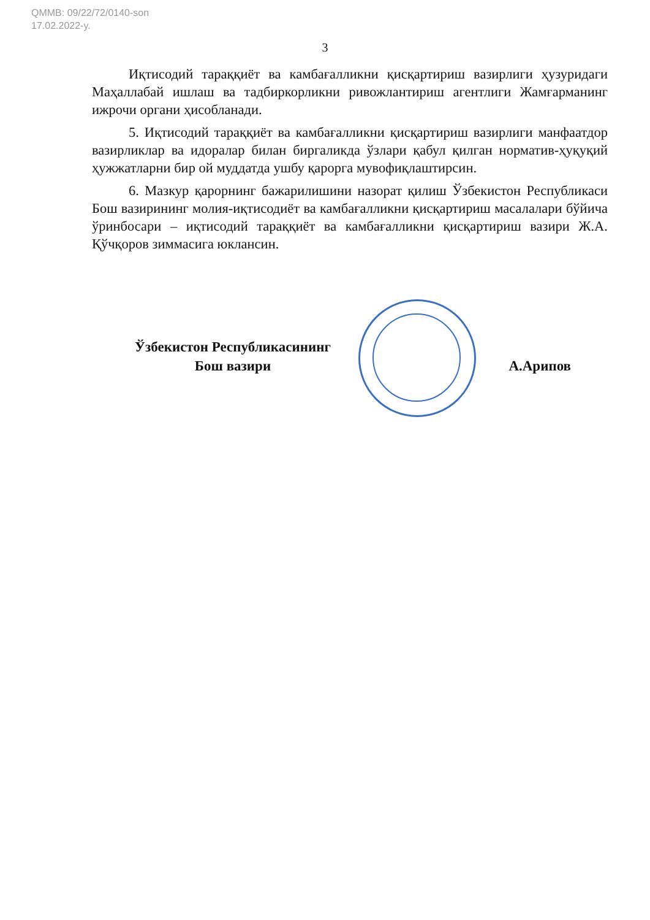QMMB: 09/22/72/0140-son
17.02.2022-y.
3
Иқтисодий тараққиёт ва камбағалликни қисқартириш вазирлиги ҳузуридаги Маҳаллабай ишлаш ва тадбиркорликни ривожлантириш агентлиги Жамғарманинг ижрочи органи ҳисобланади.
5. Иқтисодий тараққиёт ва камбағалликни қисқартириш вазирлиги манфаатдор вазирликлар ва идоралар билан биргаликда ўзлари қабул қилган норматив-ҳуқуқий ҳужжатларни бир ой муддатда ушбу қарорга мувофиқлаштирсин.
6. Мазкур қарорнинг бажарилишини назорат қилиш Ўзбекистон Республикаси Бош вазирининг молия-иқтисодиёт ва камбағалликни қисқартириш масалалари бўйича ўринбосари – иқтисодий тараққиёт ва камбағалликни қисқартириш вазири Ж.А. Қўчқоров зиммасига юклансин.
Ўзбекистон Республикасининг
Бош вазири
А.Арипов